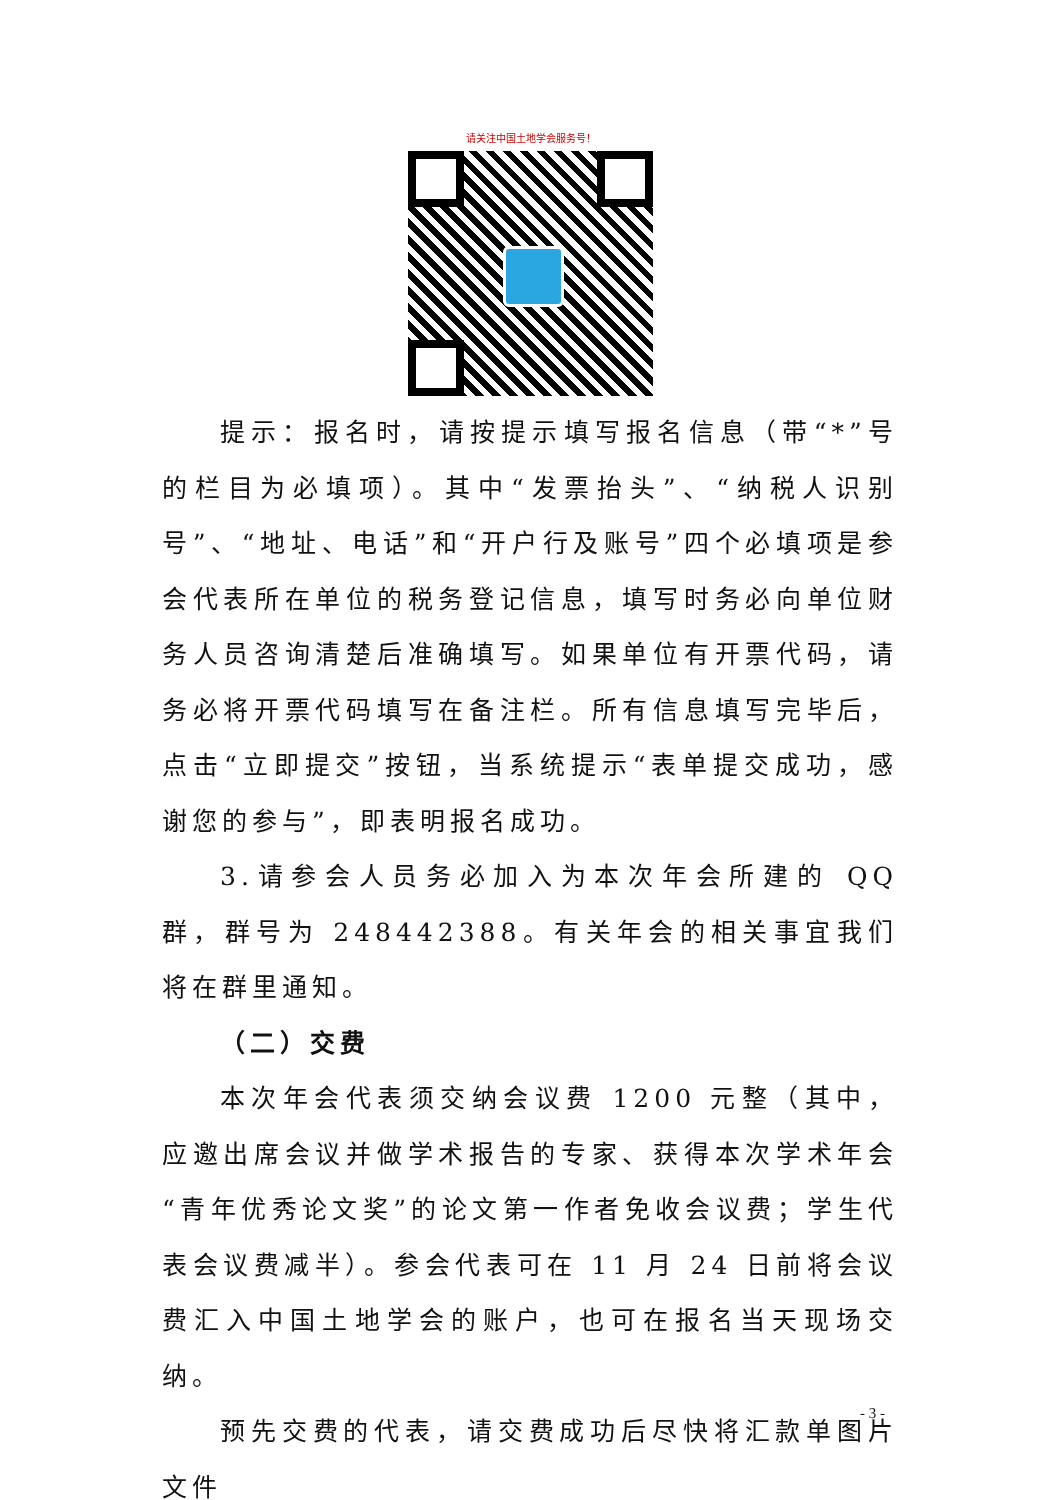请关注中国土地学会服务号！
提示：报名时，请按提示填写报名信息（带“*”号的栏目为必填项）。其中“发票抬头”、“纳税人识别号”、“地址、电话”和“开户行及账号”四个必填项是参会代表所在单位的税务登记信息，填写时务必向单位财务人员咨询清楚后准确填写。如果单位有开票代码，请务必将开票代码填写在备注栏。所有信息填写完毕后，点击“立即提交”按钮，当系统提示“表单提交成功，感谢您的参与”，即表明报名成功。
3.请参会人员务必加入为本次年会所建的 QQ 群，群号为 248442388。有关年会的相关事宜我们将在群里通知。
（二）交费
本次年会代表须交纳会议费 1200 元整（其中，应邀出席会议并做学术报告的专家、获得本次学术年会“青年优秀论文奖”的论文第一作者免收会议费；学生代表会议费减半）。参会代表可在 11 月 24 日前将会议费汇入中国土地学会的账户，也可在报名当天现场交纳。
预先交费的代表，请交费成功后尽快将汇款单图片文件
- 3 -